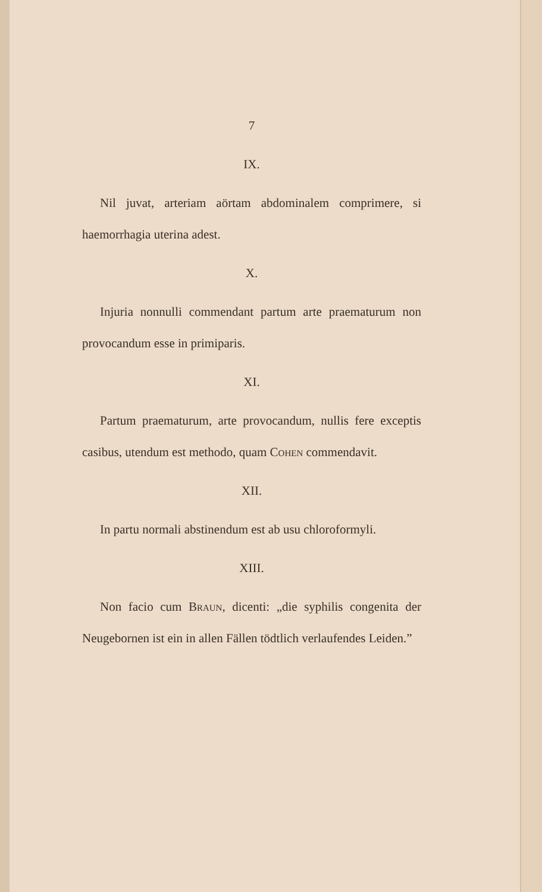7
IX.
Nil juvat, arteriam aörtam abdominalem comprimere, si haemorrhagia uterina adest.
X.
Injuria nonnulli commendant partum arte praematurum non provocandum esse in primiparis.
XI.
Partum praematurum, arte provocandum, nullis fere exceptis casibus, utendum est methodo, quam Cohen commendavit.
XII.
In partu normali abstinendum est ab usu chloroformyli.
XIII.
Non facio cum Braun, dicenti: „die syphilis congenita der Neugebornen ist ein in allen Fällen tödtlich verlaufendes Leiden.”